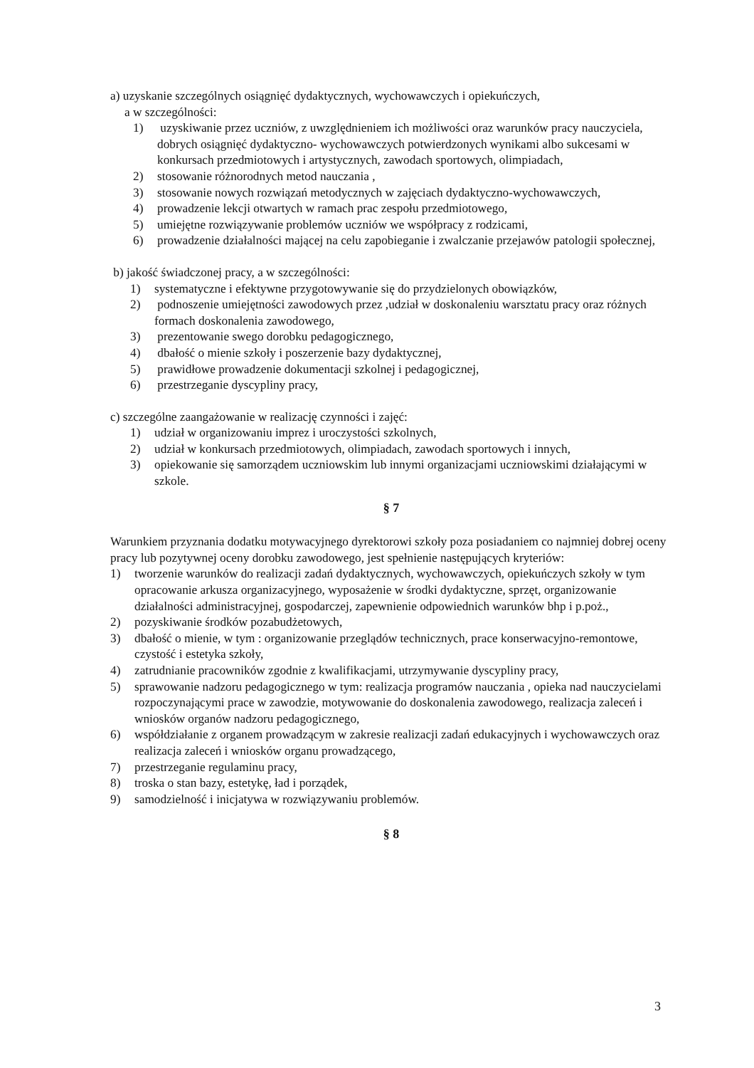a) uzyskanie szczególnych osiągnięć dydaktycznych, wychowawczych i opiekuńczych,
a w szczególności:
1) uzyskiwanie przez uczniów, z uwzględnieniem ich możliwości oraz warunków pracy nauczyciela, dobrych osiągnięć dydaktyczno- wychowawczych potwierdzonych wynikami albo sukcesami w konkursach przedmiotowych i artystycznych, zawodach sportowych, olimpiadach,
2) stosowanie różnorodnych metod nauczania ,
3) stosowanie nowych rozwiązań metodycznych w zajęciach dydaktyczno-wychowawczych,
4) prowadzenie lekcji otwartych w ramach prac zespołu przedmiotowego,
5) umiejętne rozwiązywanie problemów uczniów we współpracy z rodzicami,
6) prowadzenie działalności mającej na celu zapobieganie i zwalczanie przejawów patologii społecznej,
b) jakość świadczonej pracy, a w szczególności:
1) systematyczne i efektywne przygotowywanie się do przydzielonych obowiązków,
2) podnoszenie umiejętności zawodowych przez ,udział w doskonaleniu warsztatu pracy oraz różnych formach doskonalenia zawodowego,
3) prezentowanie swego dorobku pedagogicznego,
4) dbałość o mienie szkoły i poszerzenie bazy dydaktycznej,
5) prawidłowe prowadzenie dokumentacji szkolnej i pedagogicznej,
6) przestrzeganie dyscypliny pracy,
c) szczególne zaangażowanie w realizację czynności i zajęć:
1) udział w organizowaniu imprez i uroczystości szkolnych,
2) udział w konkursach przedmiotowych, olimpiadach, zawodach sportowych i innych,
3) opiekowanie się samorządem uczniowskim lub innymi organizacjami uczniowskimi działającymi w szkole.
§ 7
Warunkiem przyznania dodatku motywacyjnego dyrektorowi szkoły poza posiadaniem co najmniej dobrej oceny pracy lub pozytywnej oceny dorobku zawodowego, jest spełnienie następujących kryteriów:
1) tworzenie warunków do realizacji zadań dydaktycznych, wychowawczych, opiekuńczych szkoły w tym opracowanie arkusza organizacyjnego, wyposażenie w środki dydaktyczne, sprzęt, organizowanie działalności administracyjnej, gospodarczej, zapewnienie odpowiednich warunków bhp i p.poż.,
2) pozyskiwanie środków pozabudżetowych,
3) dbałość o mienie, w tym : organizowanie przeglądów technicznych, prace konserwacyjno-remontowe, czystość i estetyka szkoły,
4) zatrudnianie pracowników zgodnie z kwalifikacjami, utrzymywanie dyscypliny pracy,
5) sprawowanie nadzoru pedagogicznego w tym: realizacja programów nauczania , opieka nad nauczycielami rozpoczynającymi prace w zawodzie, motywowanie do doskonalenia zawodowego, realizacja zaleceń i wniosków organów nadzoru pedagogicznego,
6) współdziałanie z organem prowadzącym w zakresie realizacji zadań edukacyjnych i wychowawczych oraz realizacja zaleceń i wniosków organu prowadzącego,
7) przestrzeganie regulaminu pracy,
8) troska o stan bazy, estetykę, ład i porządek,
9) samodzielność i inicjatywa w rozwiązywaniu problemów.
§ 8
3